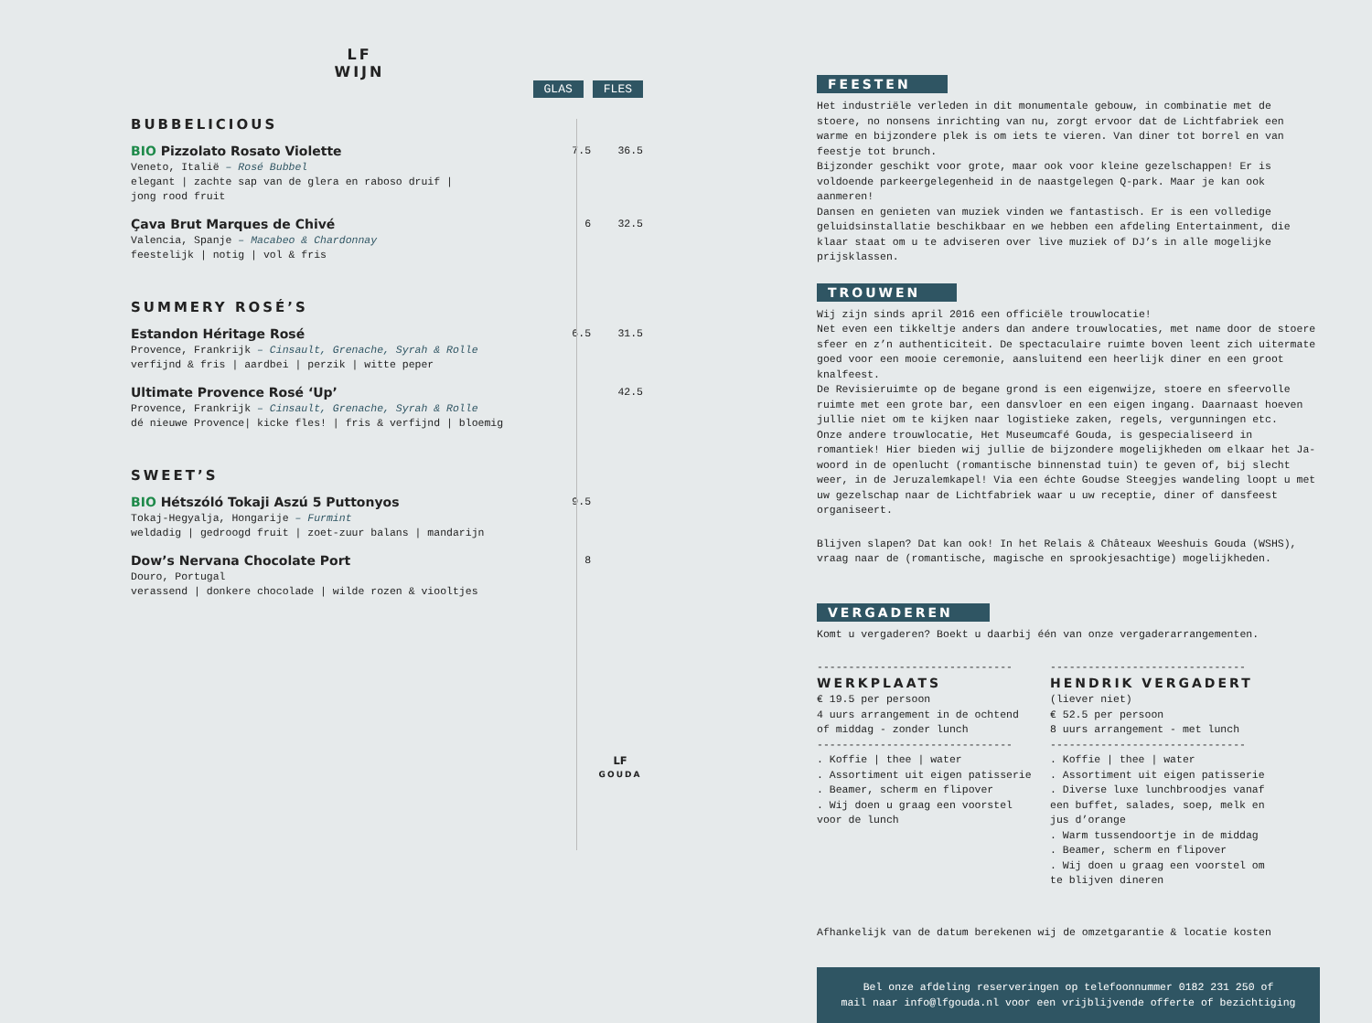LF
WIJN
GLAS FLES
BUBBELICIOUS
BIO Pizzolato Rosato Violette
Veneto, Italië – Rosé Bubbel
elegant | zachte sap van de glera en raboso druif |
jong rood fruit
7.5 36.5
Çava Brut Marques de Chivé
Valencia, Spanje – Macabeo & Chardonnay
feestelijk | notig | vol & fris
6 32.5
SUMMERY ROSÉ’S
Estandon Héritage Rosé
Provence, Frankrijk – Cinsault, Grenache, Syrah & Rolle
verfijnd & fris | aardbei | perzik | witte peper
6.5 31.5
Ultimate Provence Rosé ‘Up’
Provence, Frankrijk – Cinsault, Grenache, Syrah & Rolle
dé nieuwe Provence| kicke fles! | fris & verfijnd | bloemig
42.5
SWEET’S
BIO Hétszóló Tokaji Aszú 5 Puttonyos
Tokaj-Hegyalja, Hongarije – Furmint
weldadig | gedroogd fruit | zoet-zuur balans | mandarijn
9.5
Dow’s Nervana Chocolate Port
Douro, Portugal
verassend | donkere chocolade | wilde rozen & viooltjes
8
LF
GOUDA
FEESTEN
Het industriële verleden in dit monumentale gebouw, in combinatie met de stoere, no nonsens inrichting van nu, zorgt ervoor dat de Lichtfabriek een warme en bijzondere plek is om iets te vieren. Van diner tot borrel en van feestje tot brunch.
Bijzonder geschikt voor grote, maar ook voor kleine gezelschappen! Er is voldoende parkeergelegenheid in de naastgelegen Q-park. Maar je kan ook aanmeren!
Dansen en genieten van muziek vinden we fantastisch. Er is een volledige geluidsinstallatie beschikbaar en we hebben een afdeling Entertainment, die klaar staat om u te adviseren over live muziek of DJ’s in alle mogelijke prijsklassen.
TROUWEN
Wij zijn sinds april 2016 een officiële trouwlocatie!
Net even een tikkeltje anders dan andere trouwlocaties, met name door de stoere sfeer en z’n authenticiteit. De spectaculaire ruimte boven leent zich uitermate goed voor een mooie ceremonie, aansluitend een heerlijk diner en een groot knalfeest.
De Revisieruimte op de begane grond is een eigenwijze, stoere en sfeervolle ruimte met een grote bar, een dansvloer en een eigen ingang. Daarnaast hoeven jullie niet om te kijken naar logistieke zaken, regels, vergunningen etc.
Onze andere trouwlocatie, Het Museumcafé Gouda, is gespecialiseerd in romantiek! Hier bieden wij jullie de bijzondere mogelijkheden om elkaar het Ja-woord in de openlucht (romantische binnenstad tuin) te geven of, bij slecht weer, in de Jeruzalemkapel! Via een échte Goudse Steegjes wandeling loopt u met uw gezelschap naar de Lichtfabriek waar u uw receptie, diner of dansfeest organiseert.
Blijven slapen? Dat kan ook! In het Relais & Châteaux Weeshuis Gouda (WSHS), vraag naar de (romantische, magische en sprookjesachtige) mogelijkheden.
VERGADEREN
Komt u vergaderen? Boekt u daarbij één van onze vergaderarrangementen.
-------------------------------
WERKPLAATS
€ 19.5 per persoon
4 uurs arrangement in de ochtend of middag - zonder lunch
-------------------------------
. Koffie | thee | water
. Assortiment uit eigen patisserie
. Beamer, scherm en flipover
. Wij doen u graag een voorstel voor de lunch
-------------------------------
HENDRIK VERGADERT (liever niet)
€ 52.5 per persoon
8 uurs arrangement - met lunch
-------------------------------
. Koffie | thee | water
. Assortiment uit eigen patisserie
. Diverse luxe lunchbroodjes vanaf een buffet, salades, soep, melk en jus d’orange
. Warm tussendoortje in de middag
. Beamer, scherm en flipover
. Wij doen u graag een voorstel om te blijven dineren
Afhankelijk van de datum berekenen wij de omzetgarantie & locatie kosten
Bel onze afdeling reserveringen op telefoonnummer 0182 231 250 of
mail naar info@lfgouda.nl voor een vrijblijvende offerte of bezichtiging